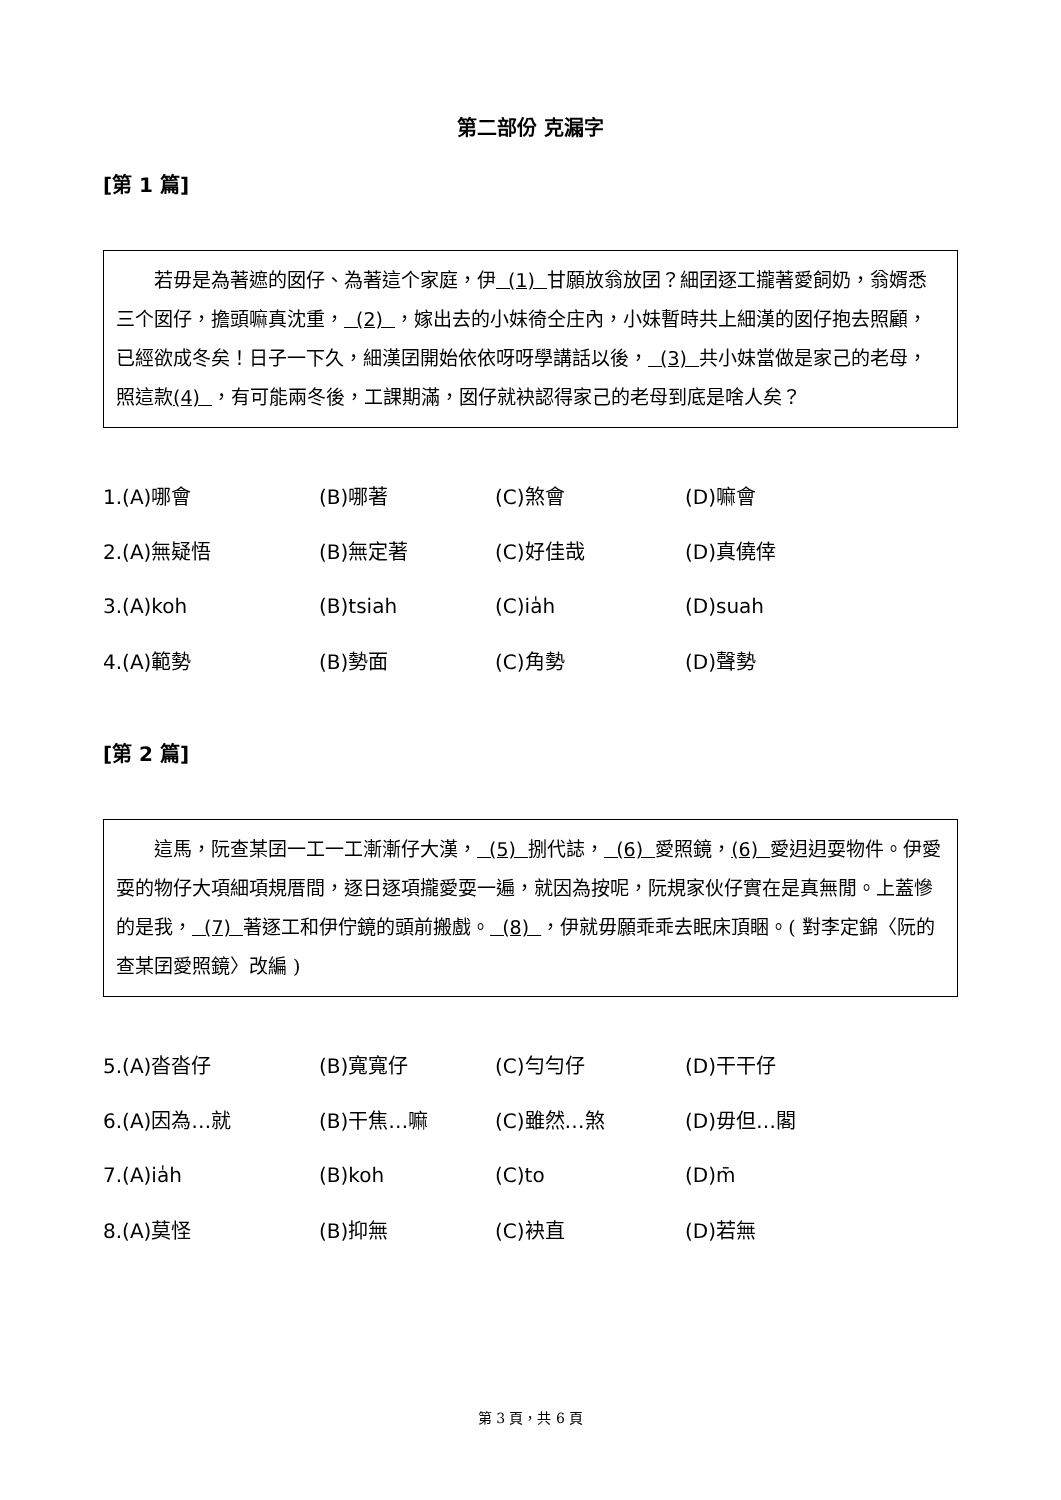第二部份 克漏字
[第 1 篇]
若毋是為著遮的囡仔、為著這个家庭，伊 (1) 甘願放翁放囝？細囝逐工攏著愛飼奶，翁婿悉三个囡仔，擔頭嘛真沈重， (2) ，嫁出去的小妹徛仝庄內，小妹暫時共上細漢的囡仔抱去照顧，已經欲成冬矣！日子一下久，細漢囝開始依依呀呀學講話以後， (3) 共小妹當做是家己的老母，照這款(4) ，有可能兩冬後，工課期滿，囡仔就袂認得家己的老母到底是啥人矣？
| 1.(A)哪會 | (B)哪著 | (C)煞會 | (D)嘛會 |
| 2.(A)無疑悟 | (B)無定著 | (C)好佳哉 | (D)真僥倖 |
| 3.(A)koh | (B)tsiah | (C)ia̍h | (D)suah |
| 4.(A)範勢 | (B)勢面 | (C)角勢 | (D)聲勢 |
[第 2 篇]
這馬，阮查某囝一工一工漸漸仔大漢， (5) 捌代誌， (6) 愛照鏡，(6) 愛迌迌耍物件。伊愛耍的物仔大項細項規厝間，逐日逐項攏愛耍一遍，就因為按呢，阮規家伙仔實在是真無閒。上蓋慘的是我， (7) 著逐工和伊佇鏡的頭前搬戲。 (8) ，伊就毋願乖乖去眠床頂睏。( 對李定錦〈阮的查某囝愛照鏡〉改編 )
| 5.(A)沓沓仔 | (B)寬寬仔 | (C)勻勻仔 | (D)干干仔 |
| 6.(A)因為…就 | (B)干焦…嘛 | (C)雖然…煞 | (D)毋但…閣 |
| 7.(A)ia̍h | (B)koh | (C)to | (D)m̄ |
| 8.(A)莫怪 | (B)抑無 | (C)袂直 | (D)若無 |
第 3 頁，共 6 頁